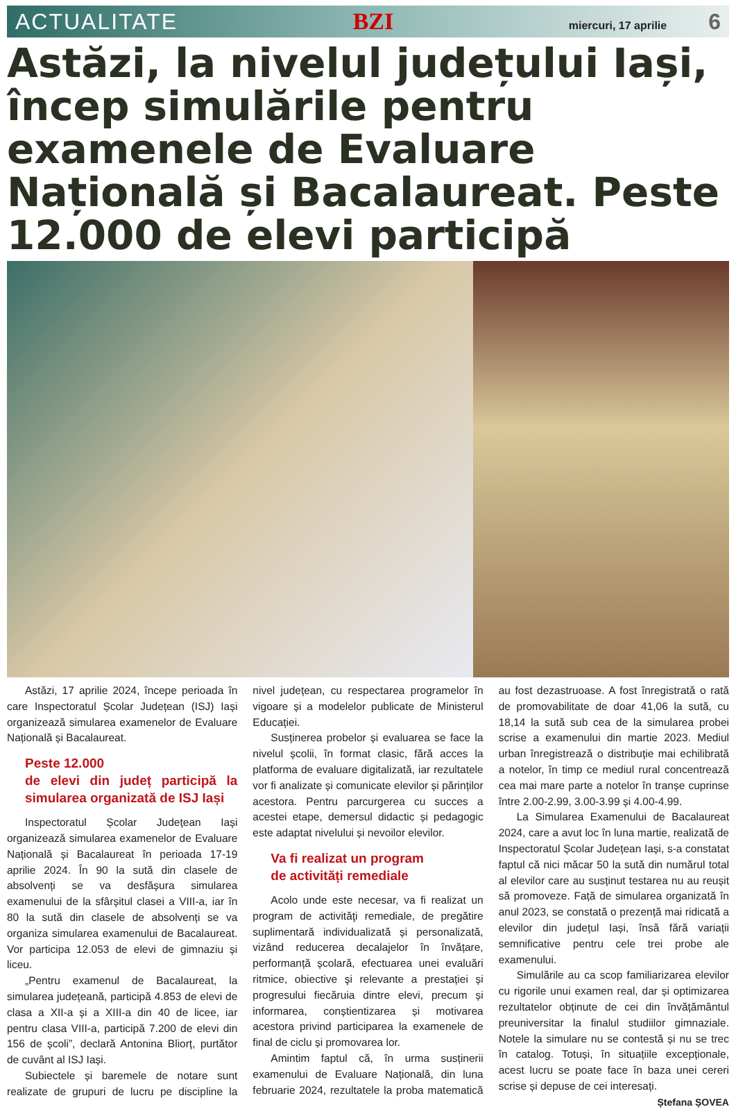ACTUALITATE BZI miercuri, 17 aprilie 6
Astăzi, la nivelul județului Iași, încep simulările pentru examenele de Evaluare Națională și Bacalaureat. Peste 12.000 de elevi participă
Astăzi, 17 aprilie 2024, începe perioada în care Inspectoratul Școlar Județean (ISJ) Iași organizează simularea examenelor de Evaluare Națională și Bacalaureat.
Peste 12.000
de elevi din județ participă la simularea organizată de ISJ Iași
Inspectoratul Școlar Județean Iași organizează simularea examenelor de Evaluare Națională și Bacalaureat în perioada 17-19 aprilie 2024. În 90 la sută din clasele de absolvenți se va desfășura simularea examenului de la sfârșitul clasei a VIII-a, iar în 80 la sută din clasele de absolvenți se va organiza simularea examenului de Bacalaureat. Vor participa 12.053 de elevi de gimnaziu și liceu.
„Pentru examenul de Bacalaureat, la simularea județeană, participă 4.853 de elevi de clasa a XII-a și a XIII-a din 40 de licee, iar pentru clasa VIII-a, participă 7.200 de elevi din 156 de școli”, declară Antonina Bliorț, purtător de cuvânt al ISJ Iași.
Subiectele și baremele de notare sunt realizate de grupuri de lucru pe discipline la nivel județean, cu respectarea programelor în vigoare și a modelelor publicate de Ministerul Educației.
Susținerea probelor și evaluarea se face la nivelul școlii, în format clasic, fără acces la platforma de evaluare digitalizată, iar rezultatele vor fi analizate și comunicate elevilor și părinților acestora. Pentru parcurgerea cu succes a acestei etape, demersul didactic și pedagogic este adaptat nivelului și nevoilor elevilor.
Va fi realizat un program
de activități remediale
Acolo unde este necesar, va fi realizat un program de activităţi remediale, de pregătire suplimentară individualizată și personalizată, vizând reducerea decalajelor în învățare, performanță școlară, efectuarea unei evaluări ritmice, obiective şi relevante a prestației și progresului fiecăruia dintre elevi, precum și informarea, conștientizarea și motivarea acestora privind participarea la examenele de final de ciclu și promovarea lor.
Amintim faptul că, în urma susținerii examenului de Evaluare Națională, din luna februarie 2024, rezultatele la proba matematică au fost dezastruoase. A fost înregistrată o rată de promovabilitate de doar 41,06 la sută, cu 18,14 la sută sub cea de la simularea probei scrise a examenului din martie 2023. Mediul urban înregistrează o distribuție mai echilibrată a notelor, în timp ce mediul rural concentrează cea mai mare parte a notelor în tranșe cuprinse între 2.00-2.99, 3.00-3.99 și 4.00-4.99.
La Simularea Examenului de Bacalaureat 2024, care a avut loc în luna martie, realizată de Inspectoratul Școlar Județean Iași, s-a constatat faptul că nici măcar 50 la sută din numărul total al elevilor care au susținut testarea nu au reușit să promoveze. Față de simularea organizată în anul 2023, se constată o prezență mai ridicată a elevilor din județul Iași, însă fără variații semnificative pentru cele trei probe ale examenului.
Simulările au ca scop familiarizarea elevilor cu rigorile unui examen real, dar și optimizarea rezultatelor obținute de cei din învățământul preuniversitar la finalul studiilor gimnaziale. Notele la simulare nu se contestă și nu se trec în catalog. Totuși, în situațiile excepționale, acest lucru se poate face în baza unei cereri scrise și depuse de cei interesați.
Ștefana ȘOVEA